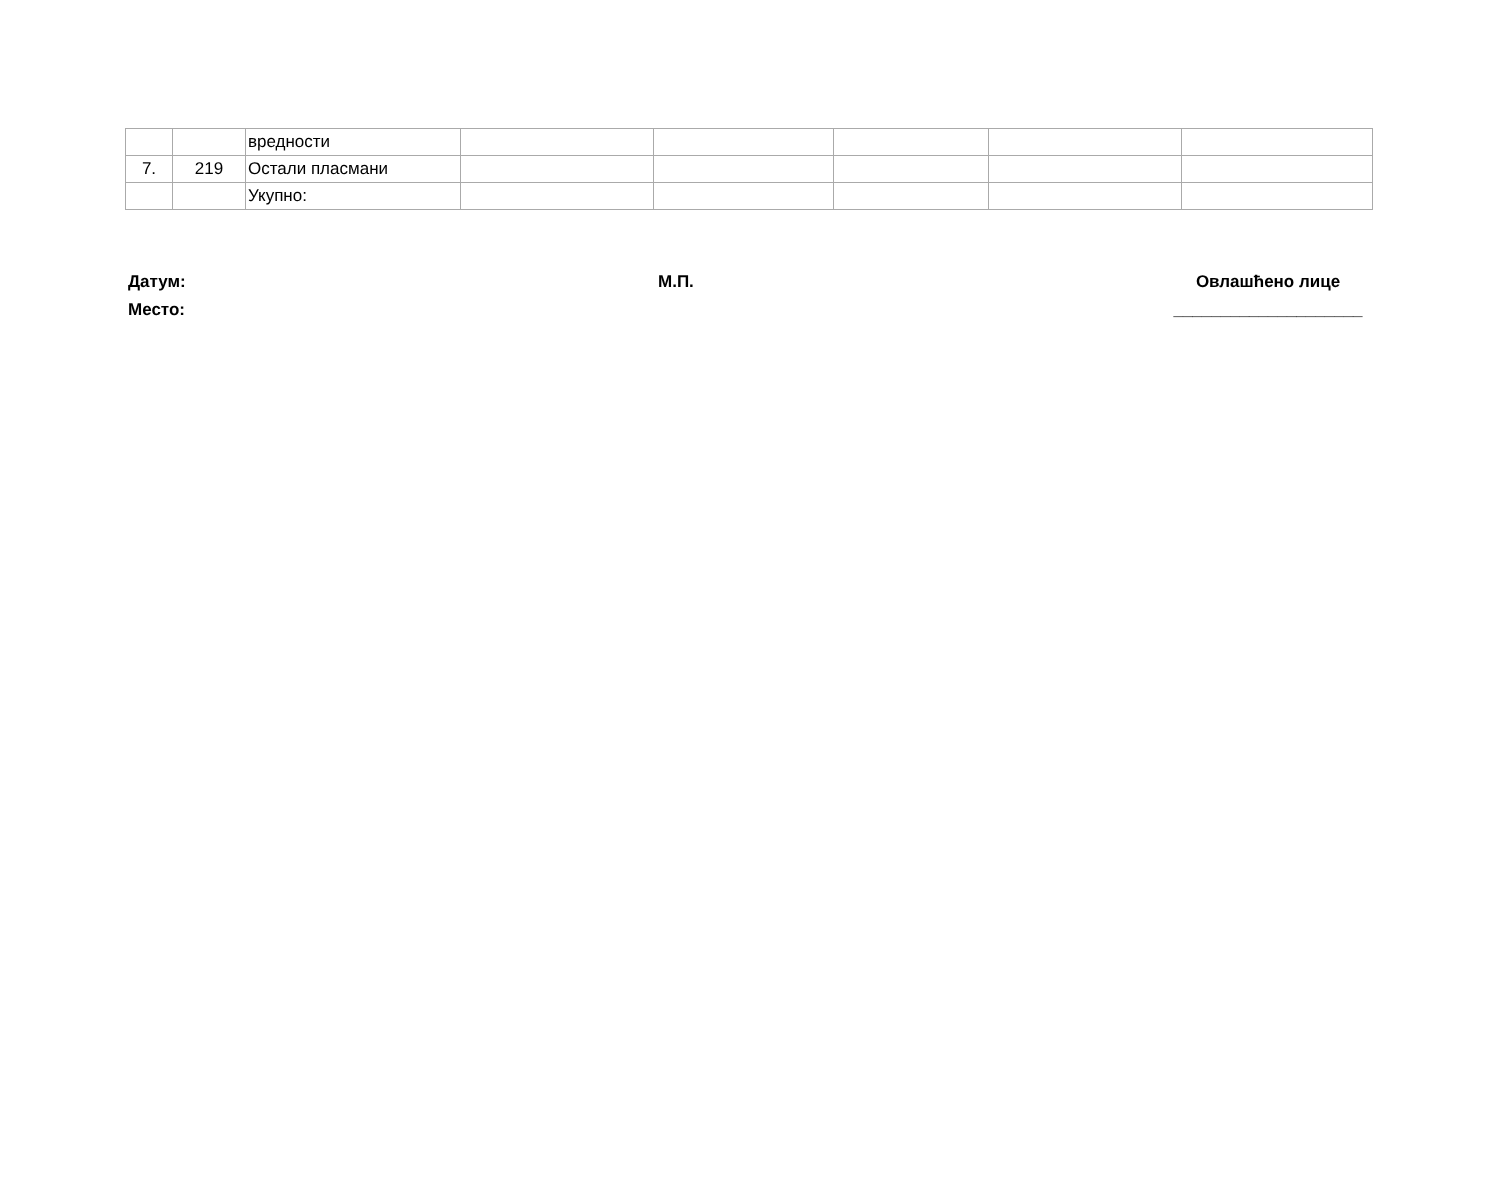| | | вредности | | | | | |
| 7. | 219 | Остали пласмани | | | | | |
| | | Укупно: | | | | | |
Датум:
Место:
М.П. Овлашћено лице
____________________